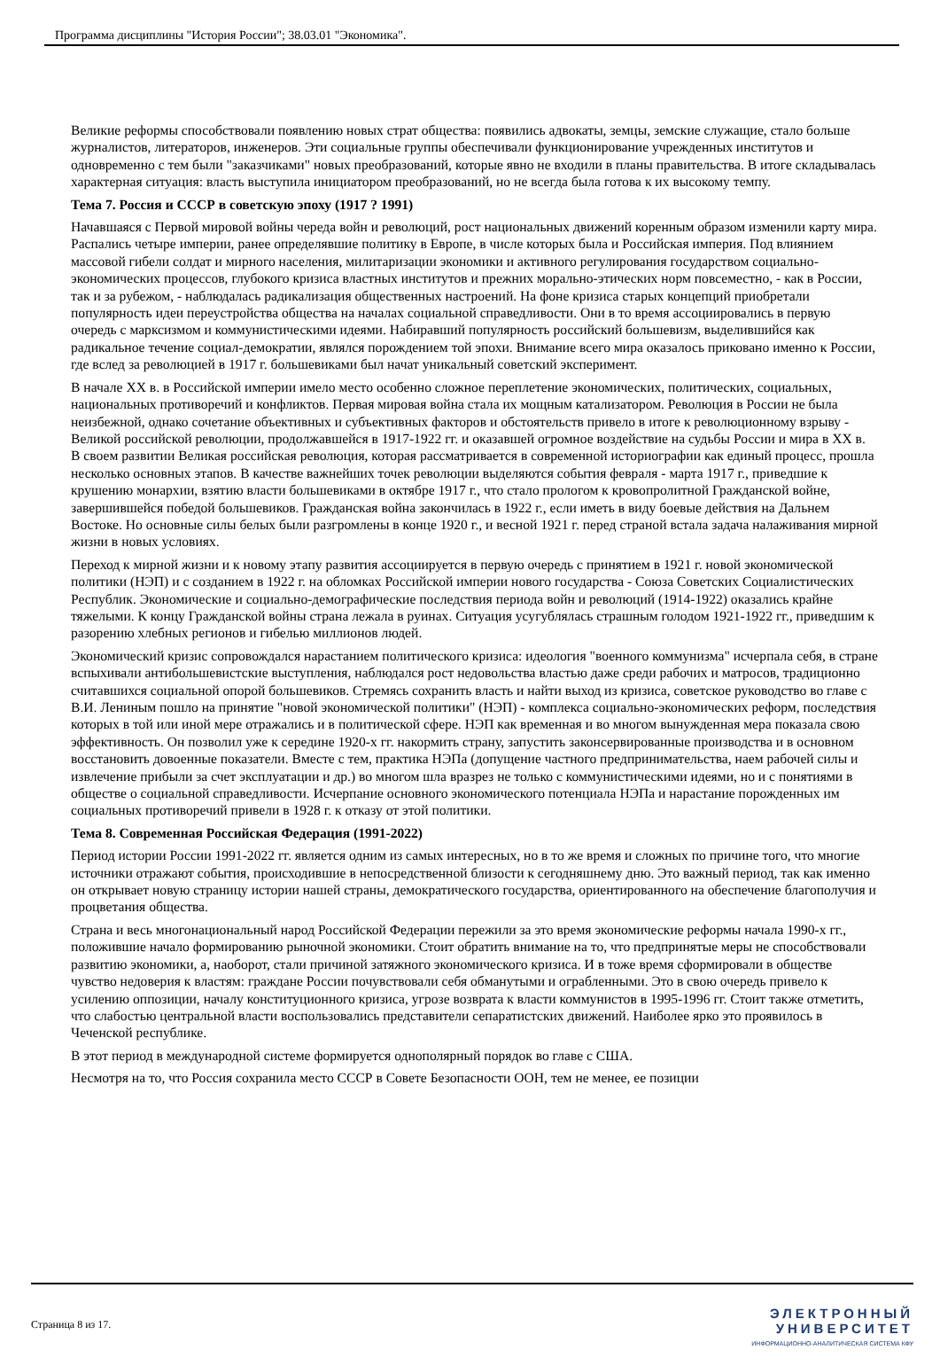Программа дисциплины "История России"; 38.03.01 "Экономика".
Великие реформы способствовали появлению новых страт общества: появились адвокаты, земцы, земские служащие, стало больше журналистов, литераторов, инженеров. Эти социальные группы обеспечивали функционирование учрежденных институтов и одновременно с тем были "заказчиками" новых преобразований, которые явно не входили в планы правительства. В итоге складывалась характерная ситуация: власть выступила инициатором преобразований, но не всегда была готова к их высокому темпу.
Тема 7. Россия и СССР в советскую эпоху (1917 ? 1991)
Начавшаяся с Первой мировой войны череда войн и революций, рост национальных движений коренным образом изменили карту мира. Распались четыре империи, ранее определявшие политику в Европе, в числе которых была и Российская империя. Под влиянием массовой гибели солдат и мирного населения, милитаризации экономики и активного регулирования государством социально-экономических процессов, глубокого кризиса властных институтов и прежних морально-этических норм повсеместно, - как в России, так и за рубежом, - наблюдалась радикализация общественных настроений. На фоне кризиса старых концепций приобретали популярность идеи переустройства общества на началах социальной справедливости. Они в то время ассоциировались в первую очередь с марксизмом и коммунистическими идеями. Набиравший популярность российский большевизм, выделившийся как радикальное течение социал-демократии, являлся порождением той эпохи. Внимание всего мира оказалось приковано именно к России, где вслед за революцией в 1917 г. большевиками был начат уникальный советский эксперимент.
В начале XX в. в Российской империи имело место особенно сложное переплетение экономических, политических, социальных, национальных противоречий и конфликтов. Первая мировая война стала их мощным катализатором. Революция в России не была неизбежной, однако сочетание объективных и субъективных факторов и обстоятельств привело в итоге к революционному взрыву - Великой российской революции, продолжавшейся в 1917-1922 гг. и оказавшей огромное воздействие на судьбы России и мира в XX в. В своем развитии Великая российская революция, которая рассматривается в современной историографии как единый процесс, прошла несколько основных этапов. В качестве важнейших точек революции выделяются события февраля - марта 1917 г., приведшие к крушению монархии, взятию власти большевиками в октябре 1917 г., что стало прологом к кровопролитной Гражданской войне, завершившейся победой большевиков. Гражданская война закончилась в 1922 г., если иметь в виду боевые действия на Дальнем Востоке. Но основные силы белых были разгромлены в конце 1920 г., и весной 1921 г. перед страной встала задача налаживания мирной жизни в новых условиях.
Переход к мирной жизни и к новому этапу развития ассоциируется в первую очередь с принятием в 1921 г. новой экономической политики (НЭП) и с созданием в 1922 г. на обломках Российской империи нового государства - Союза Советских Социалистических Республик. Экономические и социально-демографические последствия периода войн и революций (1914-1922) оказались крайне тяжелыми. К концу Гражданской войны страна лежала в руинах. Ситуация усугублялась страшным голодом 1921-1922 гг., приведшим к разорению хлебных регионов и гибелью миллионов людей.
Экономический кризис сопровождался нарастанием политического кризиса: идеология "военного коммунизма" исчерпала себя, в стране вспыхивали антибольшевистские выступления, наблюдался рост недовольства властью даже среди рабочих и матросов, традиционно считавшихся социальной опорой большевиков. Стремясь сохранить власть и найти выход из кризиса, советское руководство во главе с В.И. Лениным пошло на принятие "новой экономической политики" (НЭП) - комплекса социально-экономических реформ, последствия которых в той или иной мере отражались и в политической сфере. НЭП как временная и во многом вынужденная мера показала свою эффективность. Он позволил уже к середине 1920-х гг. накормить страну, запустить законсервированные производства и в основном восстановить довоенные показатели. Вместе с тем, практика НЭПа (допущение частного предпринимательства, наем рабочей силы и извлечение прибыли за счет эксплуатации и др.) во многом шла вразрез не только с коммунистическими идеями, но и с понятиями в обществе о социальной справедливости. Исчерпание основного экономического потенциала НЭПа и нарастание порожденных им социальных противоречий привели в 1928 г. к отказу от этой политики.
Тема 8. Современная Российская Федерация (1991-2022)
Период истории России 1991-2022 гг. является одним из самых интересных, но в то же время и сложных по причине того, что многие источники отражают события, происходившие в непосредственной близости к сегодняшнему дню. Это важный период, так как именно он открывает новую страницу истории нашей страны, демократического государства, ориентированного на обеспечение благополучия и процветания общества.
Страна и весь многонациональный народ Российской Федерации пережили за это время экономические реформы начала 1990-х гг., положившие начало формированию рыночной экономики. Стоит обратить внимание на то, что предпринятые меры не способствовали развитию экономики, а, наоборот, стали причиной затяжного экономического кризиса. И в тоже время сформировали в обществе чувство недоверия к властям: граждане России почувствовали себя обманутыми и ограбленными. Это в свою очередь привело к усилению оппозиции, началу конституционного кризиса, угрозе возврата к власти коммунистов в 1995-1996 гг. Стоит также отметить, что слабостью центральной власти воспользовались представители сепаратистских движений. Наиболее ярко это проявилось в Чеченской республике.
В этот период в международной системе формируется однополярный порядок во главе с США.
Несмотря на то, что Россия сохранила место СССР в Совете Безопасности ООН, тем не менее, ее позиции
Страница 8 из 17.
ЭЛЕКТРОННЫЙ
УНИВЕРСИТЕТ
ИНФОРМАЦИОННО-АНАЛИТИЧЕСКАЯ СИСТЕМА КФУ